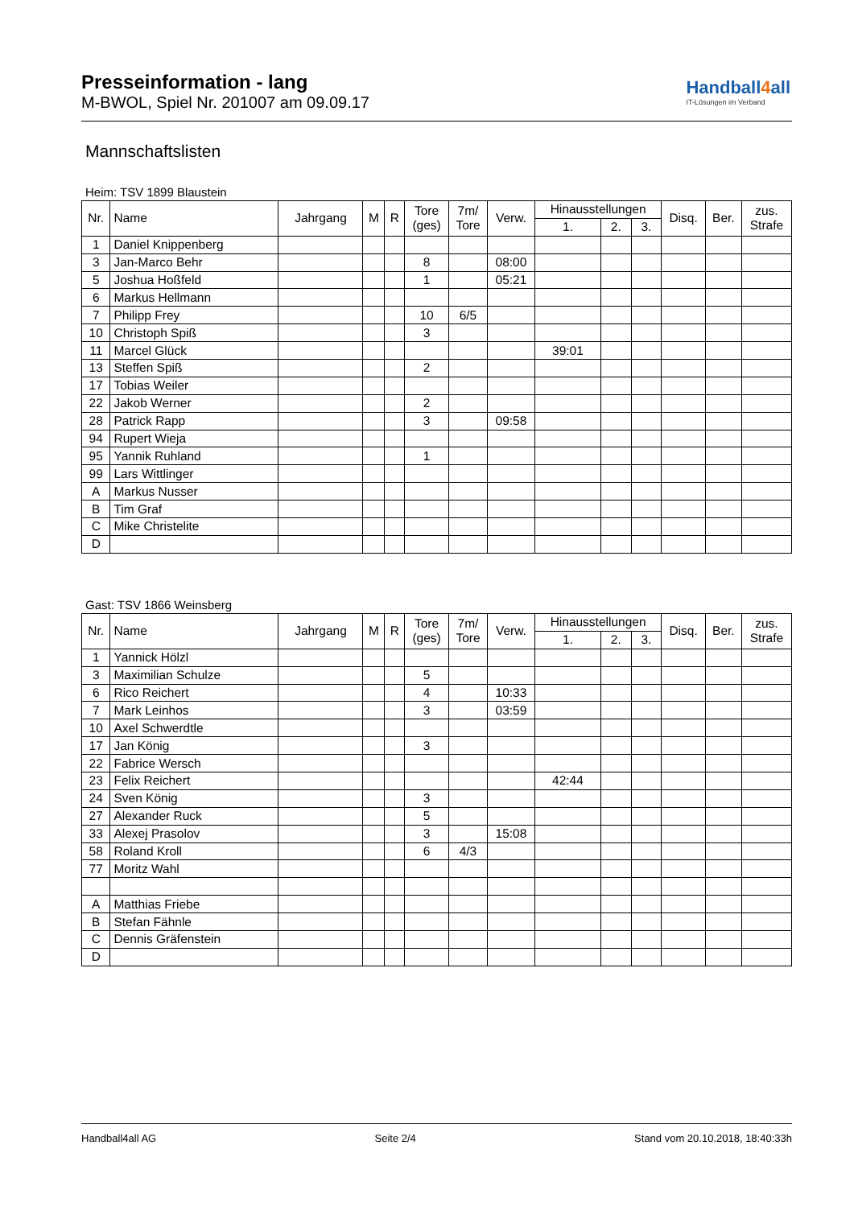Presseinformation - lang
M-BWOL, Spiel Nr. 201007 am 09.09.17
Handball4all
IT-Lösungen im Verband
Mannschaftslisten
Heim: TSV 1899 Blaustein
| Nr. | Name | Jahrgang | M | R | Tore (ges) | 7m/ Tore | Verw. | Hinausstellungen | | | Disq. | Ber. | zus. Strafe |
| --- | --- | --- | --- | --- | --- | --- | --- | --- | --- | --- | --- | --- | --- |
| | | | | | | | | 1. | 2. | 3. | | | |
| 1 | Daniel Knippenberg | | | | | | | | | | | | |
| 3 | Jan-Marco Behr | | | | 8 | | 08:00 | | | | | | |
| 5 | Joshua Hoßfeld | | | | 1 | | 05:21 | | | | | | |
| 6 | Markus Hellmann | | | | | | | | | | | | |
| 7 | Philipp Frey | | | | 10 | 6/5 | | | | | | | |
| 10 | Christoph Spiß | | | | 3 | | | | | | | | |
| 11 | Marcel Glück | | | | | | | 39:01 | | | | | |
| 13 | Steffen Spiß | | | | 2 | | | | | | | | |
| 17 | Tobias Weiler | | | | | | | | | | | | |
| 22 | Jakob Werner | | | | 2 | | | | | | | | |
| 28 | Patrick Rapp | | | | 3 | | 09:58 | | | | | | |
| 94 | Rupert Wieja | | | | | | | | | | | | |
| 95 | Yannik Ruhland | | | | 1 | | | | | | | | |
| 99 | Lars Wittlinger | | | | | | | | | | | | |
| A | Markus Nusser | | | | | | | | | | | | |
| B | Tim Graf | | | | | | | | | | | | |
| C | Mike Christelite | | | | | | | | | | | | |
| D | | | | | | | | | | | | | |
Gast: TSV 1866 Weinsberg
| Nr. | Name | Jahrgang | M | R | Tore (ges) | 7m/ Tore | Verw. | Hinausstellungen | | | Disq. | Ber. | zus. Strafe |
| --- | --- | --- | --- | --- | --- | --- | --- | --- | --- | --- | --- | --- | --- |
| | | | | | | | | 1. | 2. | 3. | | | |
| 1 | Yannick Hölzl | | | | | | | | | | | | |
| 3 | Maximilian Schulze | | | | 5 | | | | | | | | |
| 6 | Rico Reichert | | | | 4 | | 10:33 | | | | | | |
| 7 | Mark Leinhos | | | | 3 | | 03:59 | | | | | | |
| 10 | Axel Schwerdtle | | | | | | | | | | | | |
| 17 | Jan König | | | | 3 | | | | | | | | |
| 22 | Fabrice Wersch | | | | | | | | | | | | |
| 23 | Felix Reichert | | | | | | | 42:44 | | | | | |
| 24 | Sven König | | | | 3 | | | | | | | | |
| 27 | Alexander Ruck | | | | 5 | | | | | | | | |
| 33 | Alexej Prasolov | | | | 3 | | 15:08 | | | | | | |
| 58 | Roland Kroll | | | | 6 | 4/3 | | | | | | | |
| 77 | Moritz Wahl | | | | | | | | | | | | |
| A | Matthias Friebe | | | | | | | | | | | | |
| B | Stefan Fähnle | | | | | | | | | | | | |
| C | Dennis Gräfenstein | | | | | | | | | | | | |
| D | | | | | | | | | | | | | |
Handball4all AG Seite 2/4 Stand vom 20.10.2018, 18:40:33h